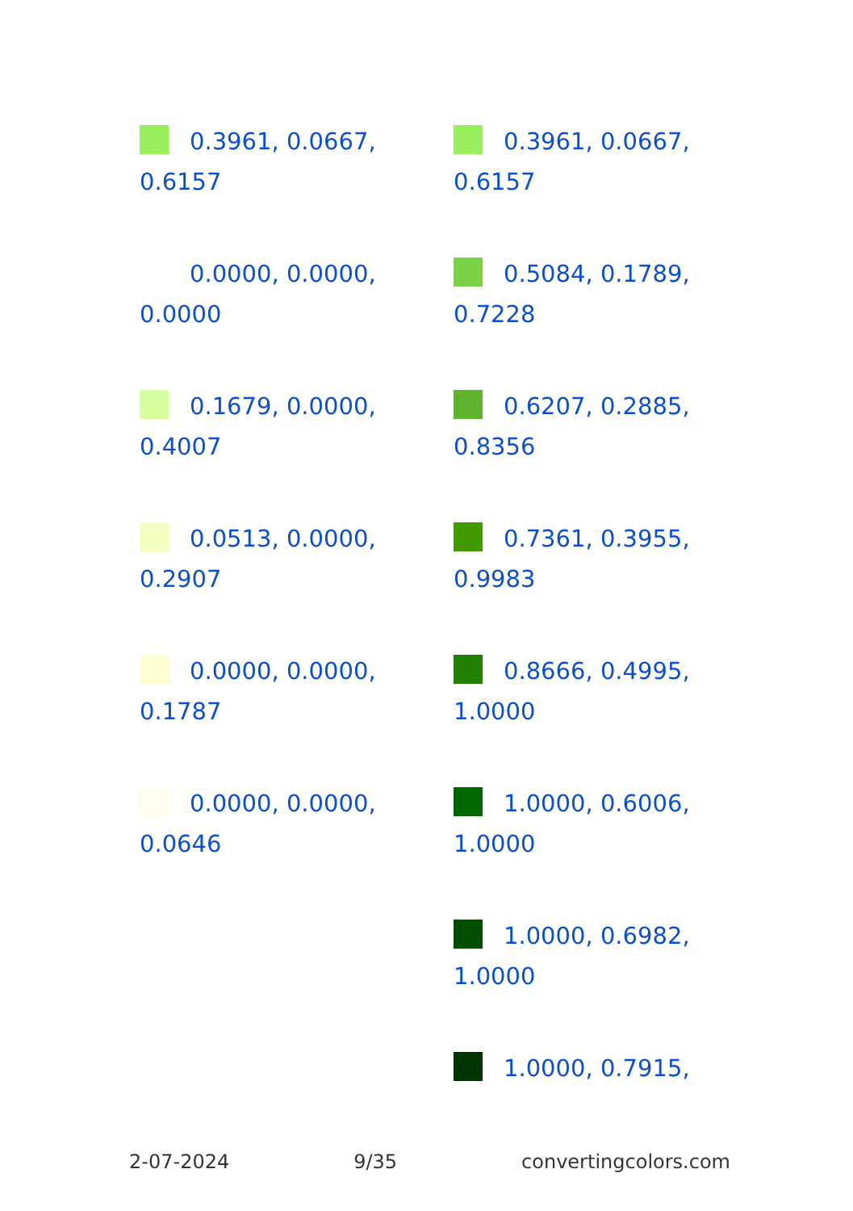0.3961, 0.0667, 0.6157
0.0000, 0.0000, 0.0000
0.1679, 0.0000, 0.4007
0.0513, 0.0000, 0.2907
0.0000, 0.0000, 0.1787
0.0000, 0.0000, 0.0646
0.3961, 0.0667, 0.6157
0.5084, 0.1789, 0.7228
0.6207, 0.2885, 0.8356
0.7361, 0.3955, 0.9983
0.8666, 0.4995, 1.0000
1.0000, 0.6006, 1.0000
1.0000, 0.6982, 1.0000
1.0000, 0.7915,
2-07-2024 9/35 convertingcolors.com